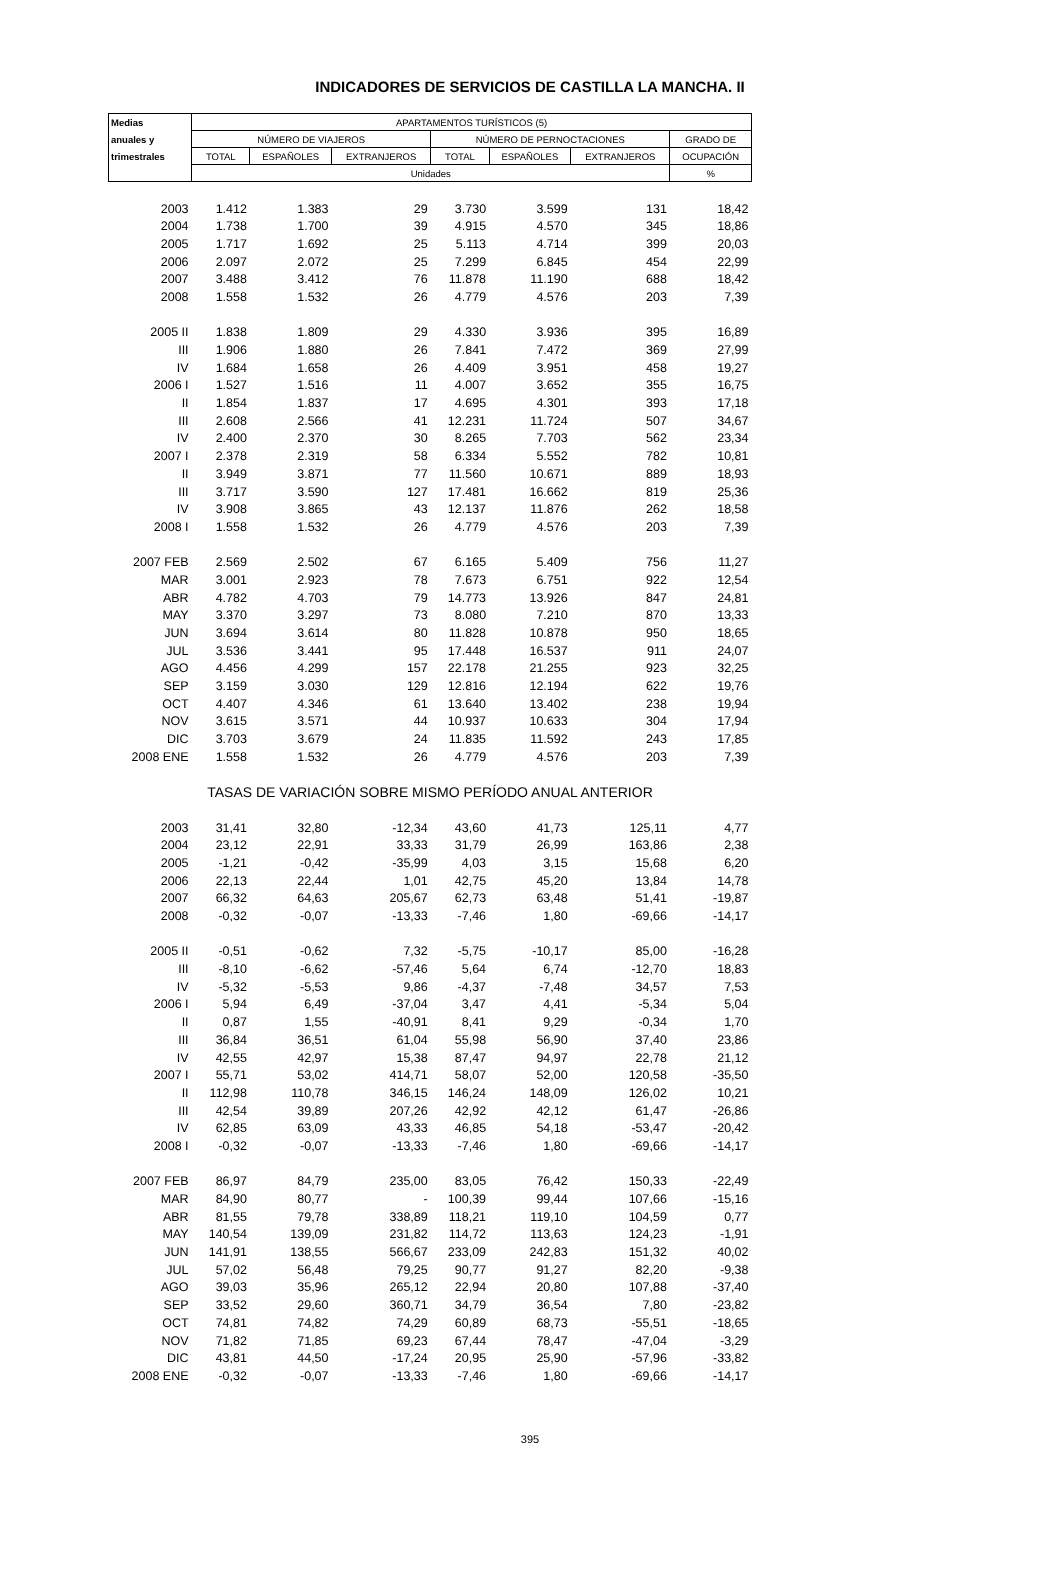INDICADORES DE SERVICIOS DE CASTILLA LA MANCHA. II
| Medias | APARTAMENTOS TURÍSTICOS (5) | | | | | | |
| --- | --- | --- | --- | --- | --- | --- | --- |
| anuales y | NÚMERO DE VIAJEROS | | | NÚMERO DE PERNOCTACIONES | | | GRADO DE |
| trimestrales | TOTAL | ESPAÑOLES | EXTRANJEROS | TOTAL | ESPAÑOLES | EXTRANJEROS | OCUPACIÓN |
| | Unidades | | | | | | % |
| 2003 | 1.412 | 1.383 | 29 | 3.730 | 3.599 | 131 | 18,42 |
| 2004 | 1.738 | 1.700 | 39 | 4.915 | 4.570 | 345 | 18,86 |
| 2005 | 1.717 | 1.692 | 25 | 5.113 | 4.714 | 399 | 20,03 |
| 2006 | 2.097 | 2.072 | 25 | 7.299 | 6.845 | 454 | 22,99 |
| 2007 | 3.488 | 3.412 | 76 | 11.878 | 11.190 | 688 | 18,42 |
| 2008 | 1.558 | 1.532 | 26 | 4.779 | 4.576 | 203 | 7,39 |
| 2005 II | 1.838 | 1.809 | 29 | 4.330 | 3.936 | 395 | 16,89 |
| III | 1.906 | 1.880 | 26 | 7.841 | 7.472 | 369 | 27,99 |
| IV | 1.684 | 1.658 | 26 | 4.409 | 3.951 | 458 | 19,27 |
| 2006 I | 1.527 | 1.516 | 11 | 4.007 | 3.652 | 355 | 16,75 |
| II | 1.854 | 1.837 | 17 | 4.695 | 4.301 | 393 | 17,18 |
| III | 2.608 | 2.566 | 41 | 12.231 | 11.724 | 507 | 34,67 |
| IV | 2.400 | 2.370 | 30 | 8.265 | 7.703 | 562 | 23,34 |
| 2007 I | 2.378 | 2.319 | 58 | 6.334 | 5.552 | 782 | 10,81 |
| II | 3.949 | 3.871 | 77 | 11.560 | 10.671 | 889 | 18,93 |
| III | 3.717 | 3.590 | 127 | 17.481 | 16.662 | 819 | 25,36 |
| IV | 3.908 | 3.865 | 43 | 12.137 | 11.876 | 262 | 18,58 |
| 2008 I | 1.558 | 1.532 | 26 | 4.779 | 4.576 | 203 | 7,39 |
| 2007 FEB | 2.569 | 2.502 | 67 | 6.165 | 5.409 | 756 | 11,27 |
| MAR | 3.001 | 2.923 | 78 | 7.673 | 6.751 | 922 | 12,54 |
| ABR | 4.782 | 4.703 | 79 | 14.773 | 13.926 | 847 | 24,81 |
| MAY | 3.370 | 3.297 | 73 | 8.080 | 7.210 | 870 | 13,33 |
| JUN | 3.694 | 3.614 | 80 | 11.828 | 10.878 | 950 | 18,65 |
| JUL | 3.536 | 3.441 | 95 | 17.448 | 16.537 | 911 | 24,07 |
| AGO | 4.456 | 4.299 | 157 | 22.178 | 21.255 | 923 | 32,25 |
| SEP | 3.159 | 3.030 | 129 | 12.816 | 12.194 | 622 | 19,76 |
| OCT | 4.407 | 4.346 | 61 | 13.640 | 13.402 | 238 | 19,94 |
| NOV | 3.615 | 3.571 | 44 | 10.937 | 10.633 | 304 | 17,94 |
| DIC | 3.703 | 3.679 | 24 | 11.835 | 11.592 | 243 | 17,85 |
| 2008 ENE | 1.558 | 1.532 | 26 | 4.779 | 4.576 | 203 | 7,39 |
| TASAS DE VARIACIÓN SOBRE MISMO PERÍODO ANUAL ANTERIOR | | | | | | | |
| 2003 | 31,41 | 32,80 | -12,34 | 43,60 | 41,73 | 125,11 | 4,77 |
| 2004 | 23,12 | 22,91 | 33,33 | 31,79 | 26,99 | 163,86 | 2,38 |
| 2005 | -1,21 | -0,42 | -35,99 | 4,03 | 3,15 | 15,68 | 6,20 |
| 2006 | 22,13 | 22,44 | 1,01 | 42,75 | 45,20 | 13,84 | 14,78 |
| 2007 | 66,32 | 64,63 | 205,67 | 62,73 | 63,48 | 51,41 | -19,87 |
| 2008 | -0,32 | -0,07 | -13,33 | -7,46 | 1,80 | -69,66 | -14,17 |
| 2005 II | -0,51 | -0,62 | 7,32 | -5,75 | -10,17 | 85,00 | -16,28 |
| III | -8,10 | -6,62 | -57,46 | 5,64 | 6,74 | -12,70 | 18,83 |
| IV | -5,32 | -5,53 | 9,86 | -4,37 | -7,48 | 34,57 | 7,53 |
| 2006 I | 5,94 | 6,49 | -37,04 | 3,47 | 4,41 | -5,34 | 5,04 |
| II | 0,87 | 1,55 | -40,91 | 8,41 | 9,29 | -0,34 | 1,70 |
| III | 36,84 | 36,51 | 61,04 | 55,98 | 56,90 | 37,40 | 23,86 |
| IV | 42,55 | 42,97 | 15,38 | 87,47 | 94,97 | 22,78 | 21,12 |
| 2007 I | 55,71 | 53,02 | 414,71 | 58,07 | 52,00 | 120,58 | -35,50 |
| II | 112,98 | 110,78 | 346,15 | 146,24 | 148,09 | 126,02 | 10,21 |
| III | 42,54 | 39,89 | 207,26 | 42,92 | 42,12 | 61,47 | -26,86 |
| IV | 62,85 | 63,09 | 43,33 | 46,85 | 54,18 | -53,47 | -20,42 |
| 2008 I | -0,32 | -0,07 | -13,33 | -7,46 | 1,80 | -69,66 | -14,17 |
| 2007 FEB | 86,97 | 84,79 | 235,00 | 83,05 | 76,42 | 150,33 | -22,49 |
| MAR | 84,90 | 80,77 | - | 100,39 | 99,44 | 107,66 | -15,16 |
| ABR | 81,55 | 79,78 | 338,89 | 118,21 | 119,10 | 104,59 | 0,77 |
| MAY | 140,54 | 139,09 | 231,82 | 114,72 | 113,63 | 124,23 | -1,91 |
| JUN | 141,91 | 138,55 | 566,67 | 233,09 | 242,83 | 151,32 | 40,02 |
| JUL | 57,02 | 56,48 | 79,25 | 90,77 | 91,27 | 82,20 | -9,38 |
| AGO | 39,03 | 35,96 | 265,12 | 22,94 | 20,80 | 107,88 | -37,40 |
| SEP | 33,52 | 29,60 | 360,71 | 34,79 | 36,54 | 7,80 | -23,82 |
| OCT | 74,81 | 74,82 | 74,29 | 60,89 | 68,73 | -55,51 | -18,65 |
| NOV | 71,82 | 71,85 | 69,23 | 67,44 | 78,47 | -47,04 | -3,29 |
| DIC | 43,81 | 44,50 | -17,24 | 20,95 | 25,90 | -57,96 | -33,82 |
| 2008 ENE | -0,32 | -0,07 | -13,33 | -7,46 | 1,80 | -69,66 | -14,17 |
395